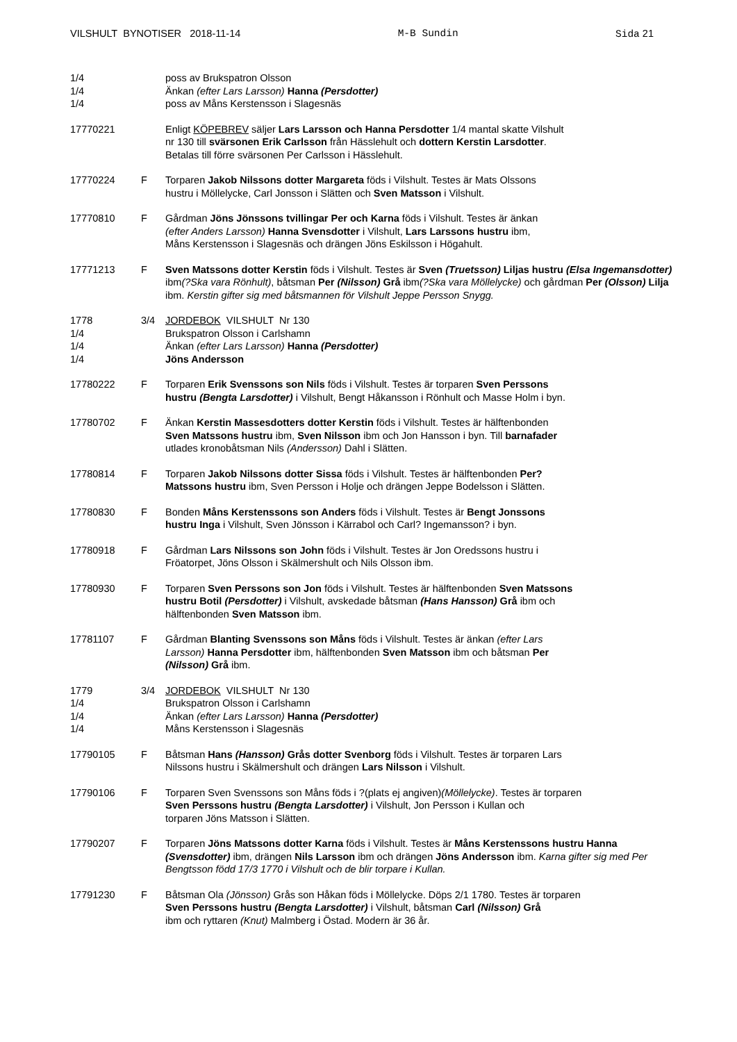VILSHULT BYNOTISER 2018-11-14 M-B Sundin Sida 21
1/4 poss av Brukspatron Olsson
1/4 Änkan (efter Lars Larsson) Hanna (Persdotter)
1/4 poss av Måns Kerstensson i Slagesnäs
17770221 Enligt KÖPEBREV säljer Lars Larsson och Hanna Persdotter 1/4 mantal skatte Vilshult
nr 130 till svärsonen Erik Carlsson från Hässlehult och dottern Kerstin Larsdotter.
Betalas till förre svärsonen Per Carlsson i Hässlehult.
17770224 F Torparen Jakob Nilssons dotter Margareta föds i Vilshult. Testes är Mats Olssons
hustru i Möllelycke, Carl Jonsson i Slätten och Sven Matsson i Vilshult.
17770810 F Gårdman Jöns Jönssons tvillingar Per och Karna föds i Vilshult. Testes är änkan
(efter Anders Larsson) Hanna Svensdotter i Vilshult, Lars Larssons hustru ibm,
Måns Kerstensson i Slagesnäs och drängen Jöns Eskilsson i Högahult.
17771213 F Sven Matssons dotter Kerstin föds i Vilshult. Testes är Sven (Truetsson) Liljas hustru (Elsa Ingemansdotter) ibm(?Ska vara Rönhult), båtsman Per (Nilsson) Grå ibm(?Ska vara Möllelycke) och gårdman Per (Olsson) Lilja ibm. Kerstin gifter sig med båtsmannen för Vilshult Jeppe Persson Snygg.
1778 3/4 JORDEBOK VILSHULT Nr 130
1/4 Brukspatron Olsson i Carlshamn
1/4 Änkan (efter Lars Larsson) Hanna (Persdotter)
1/4 Jöns Andersson
17780222 F Torparen Erik Svenssons son Nils föds i Vilshult. Testes är torparen Sven Perssons
hustru (Bengta Larsdotter) i Vilshult, Bengt Håkansson i Rönhult och Masse Holm i byn.
17780702 F Änkan Kerstin Massesdotters dotter Kerstin föds i Vilshult. Testes är hälftenbonden
Sven Matssons hustru ibm, Sven Nilsson ibm och Jon Hansson i byn. Till barnafader
utlades kronobåtsman Nils (Andersson) Dahl i Slätten.
17780814 F Torparen Jakob Nilssons dotter Sissa föds i Vilshult. Testes är hälftenbonden Per?
Matssons hustru ibm, Sven Persson i Holje och drängen Jeppe Bodelsson i Slätten.
17780830 F Bonden Måns Kerstenssons son Anders föds i Vilshult. Testes är Bengt Jonssons
hustru Inga i Vilshult, Sven Jönsson i Kärrabol och Carl? Ingemansson? i byn.
17780918 F Gårdman Lars Nilssons son John föds i Vilshult. Testes är Jon Oredssons hustru i
Fröatorpet, Jöns Olsson i Skälmershult och Nils Olsson ibm.
17780930 F Torparen Sven Perssons son Jon föds i Vilshult. Testes är hälftenbonden Sven Matssons
hustru Botil (Persdotter) i Vilshult, avskedade båtsman (Hans Hansson) Grå ibm och
hälftenbonden Sven Matsson ibm.
17781107 F Gårdman Blanting Svenssons son Måns föds i Vilshult. Testes är änkan (efter Lars
Larsson) Hanna Persdotter ibm, hälftenbonden Sven Matsson ibm och båtsman Per
(Nilsson) Grå ibm.
1779 3/4 JORDEBOK VILSHULT Nr 130
1/4 Brukspatron Olsson i Carlshamn
1/4 Änkan (efter Lars Larsson) Hanna (Persdotter)
1/4 Måns Kerstensson i Slagesnäs
17790105 F Båtsman Hans (Hansson) Grås dotter Svenborg föds i Vilshult. Testes är torparen Lars
Nilssons hustru i Skälmershult och drängen Lars Nilsson i Vilshult.
17790106 F Torparen Sven Svenssons son Måns föds i ?(plats ej angiven)(Möllelycke). Testes är torparen
Sven Perssons hustru (Bengta Larsdotter) i Vilshult, Jon Persson i Kullan och
torparen Jöns Matsson i Slätten.
17790207 F Torparen Jöns Matssons dotter Karna föds i Vilshult. Testes är Måns Kerstenssons hustru Hanna (Svensdotter) ibm, drängen Nils Larsson ibm och drängen Jöns Andersson ibm. Karna gifter sig med Per Bengtsson född 17/3 1770 i Vilshult och de blir torpare i Kullan.
17791230 F Båtsman Ola (Jönsson) Grås son Håkan föds i Möllelycke. Döps 2/1 1780. Testes är torparen
Sven Perssons hustru (Bengta Larsdotter) i Vilshult, båtsman Carl (Nilsson) Grå
ibm och ryttaren (Knut) Malmberg i Östad. Modern är 36 år.